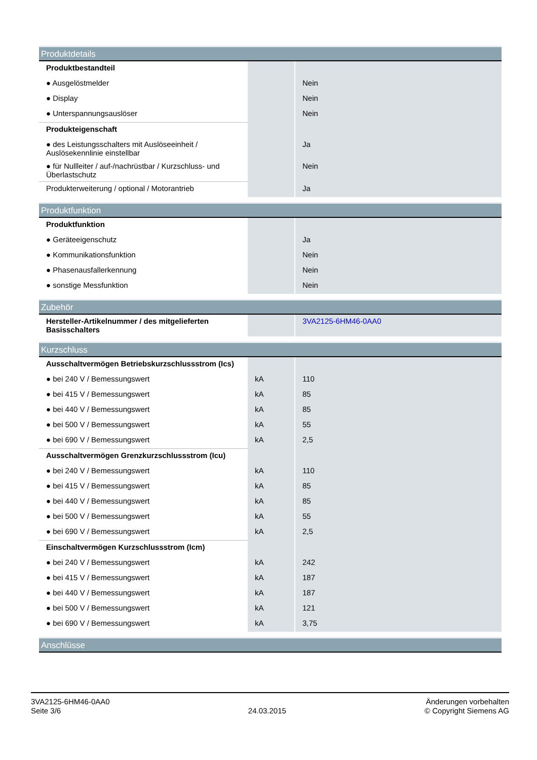| Produktdetails | | |
| --- | --- | --- |
| Produktbestandteil | | |
| ● Ausgelöstmelder | | Nein |
| ● Display | | Nein |
| ● Unterspannungsauslöser | | Nein |
| Produkteigenschaft | | |
| ● des Leistungsschalters mit Auslöseeinheit / Auslösekennlinie einstellbar | | Ja |
| ● für Nullleiter / auf-/nachrüstbar / Kurzschluss- und Überlastschutz | | Nein |
| Produkterweiterung / optional / Motorantrieb | | Ja |
| Produktfunktion | | |
| --- | --- | --- |
| Produktfunktion | | |
| ● Geräteeigenschutz | | Ja |
| ● Kommunikationsfunktion | | Nein |
| ● Phasenausfallerkennung | | Nein |
| ● sonstige Messfunktion | | Nein |
| Zubehör | | |
| --- | --- | --- |
| Hersteller-Artikelnummer / des mitgelieferten Basisschalters | | 3VA2125-6HM46-0AA0 |
| Kurzschluss | | |
| --- | --- | --- |
| Ausschaltvermögen Betriebskurzschlussstrom (Ics) | | |
| ● bei 240 V / Bemessungswert | kA | 110 |
| ● bei 415 V / Bemessungswert | kA | 85 |
| ● bei 440 V / Bemessungswert | kA | 85 |
| ● bei 500 V / Bemessungswert | kA | 55 |
| ● bei 690 V / Bemessungswert | kA | 2,5 |
| Ausschaltvermögen Grenzkurzschlussstrom (Icu) | | |
| ● bei 240 V / Bemessungswert | kA | 110 |
| ● bei 415 V / Bemessungswert | kA | 85 |
| ● bei 440 V / Bemessungswert | kA | 85 |
| ● bei 500 V / Bemessungswert | kA | 55 |
| ● bei 690 V / Bemessungswert | kA | 2,5 |
| Einschaltvermögen Kurzschlussstrom (Icm) | | |
| ● bei 240 V / Bemessungswert | kA | 242 |
| ● bei 415 V / Bemessungswert | kA | 187 |
| ● bei 440 V / Bemessungswert | kA | 187 |
| ● bei 500 V / Bemessungswert | kA | 121 |
| ● bei 690 V / Bemessungswert | kA | 3,75 |
| Anschlüsse |
| --- |
3VA2125-6HM46-0AA0
Seite 3/6
24.03.2015
Änderungen vorbehalten
© Copyright Siemens AG